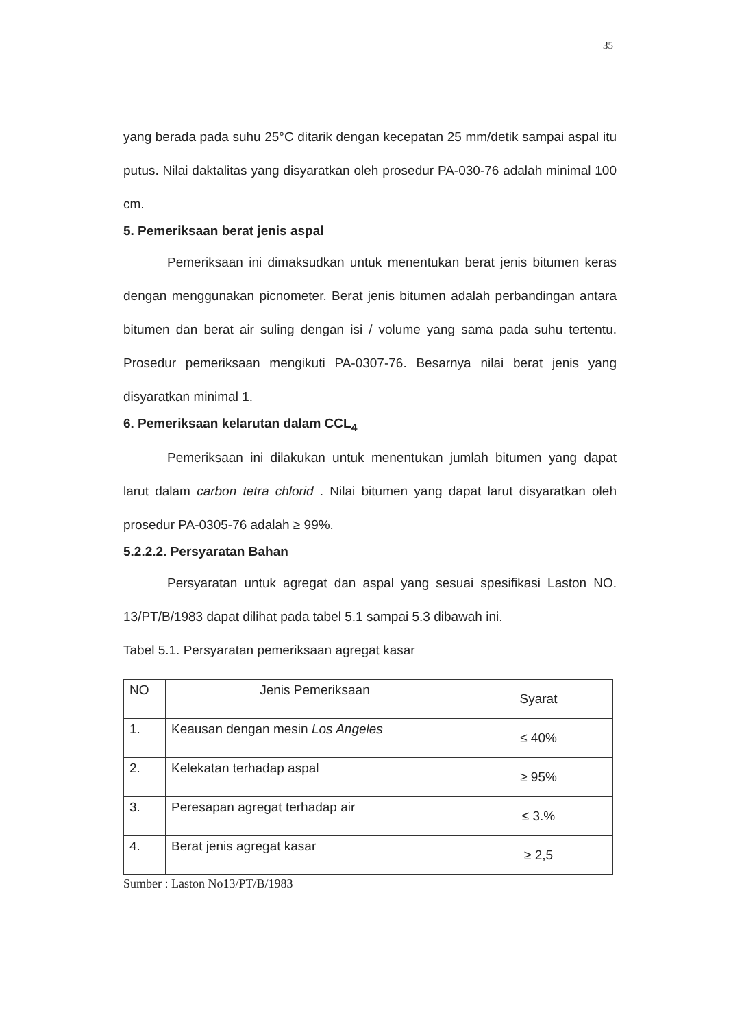35
yang berada pada suhu 25°C ditarik dengan kecepatan 25 mm/detik sampai aspal itu putus. Nilai daktalitas yang disyaratkan oleh prosedur PA-030-76 adalah minimal 100 cm.
5. Pemeriksaan berat jenis aspal
Pemeriksaan ini dimaksudkan untuk menentukan berat jenis bitumen keras dengan menggunakan picnometer. Berat jenis bitumen adalah perbandingan antara bitumen dan berat air suling dengan isi / volume yang sama pada suhu tertentu. Prosedur pemeriksaan mengikuti PA-0307-76. Besarnya nilai berat jenis yang disyaratkan minimal 1.
6. Pemeriksaan kelarutan dalam CCL<sub>4</sub>
Pemeriksaan ini dilakukan untuk menentukan jumlah bitumen yang dapat larut dalam carbon tetra chlorid . Nilai bitumen yang dapat larut disyaratkan oleh prosedur PA-0305-76 adalah ≥ 99%.
5.2.2.2. Persyaratan Bahan
Persyaratan untuk agregat dan aspal yang sesuai spesifikasi Laston NO. 13/PT/B/1983 dapat dilihat pada tabel 5.1 sampai 5.3 dibawah ini.
Tabel 5.1. Persyaratan pemeriksaan agregat kasar
| NO | Jenis Pemeriksaan | Syarat |
| --- | --- | --- |
| 1. | Keausan dengan mesin Los Angeles | ≤ 40% |
| 2. | Kelekatan terhadap aspal | ≥ 95% |
| 3. | Peresapan agregat terhadap air | ≤ 3.% |
| 4. | Berat jenis agregat kasar | ≥ 2,5 |
Sumber : Laston No13/PT/B/1983